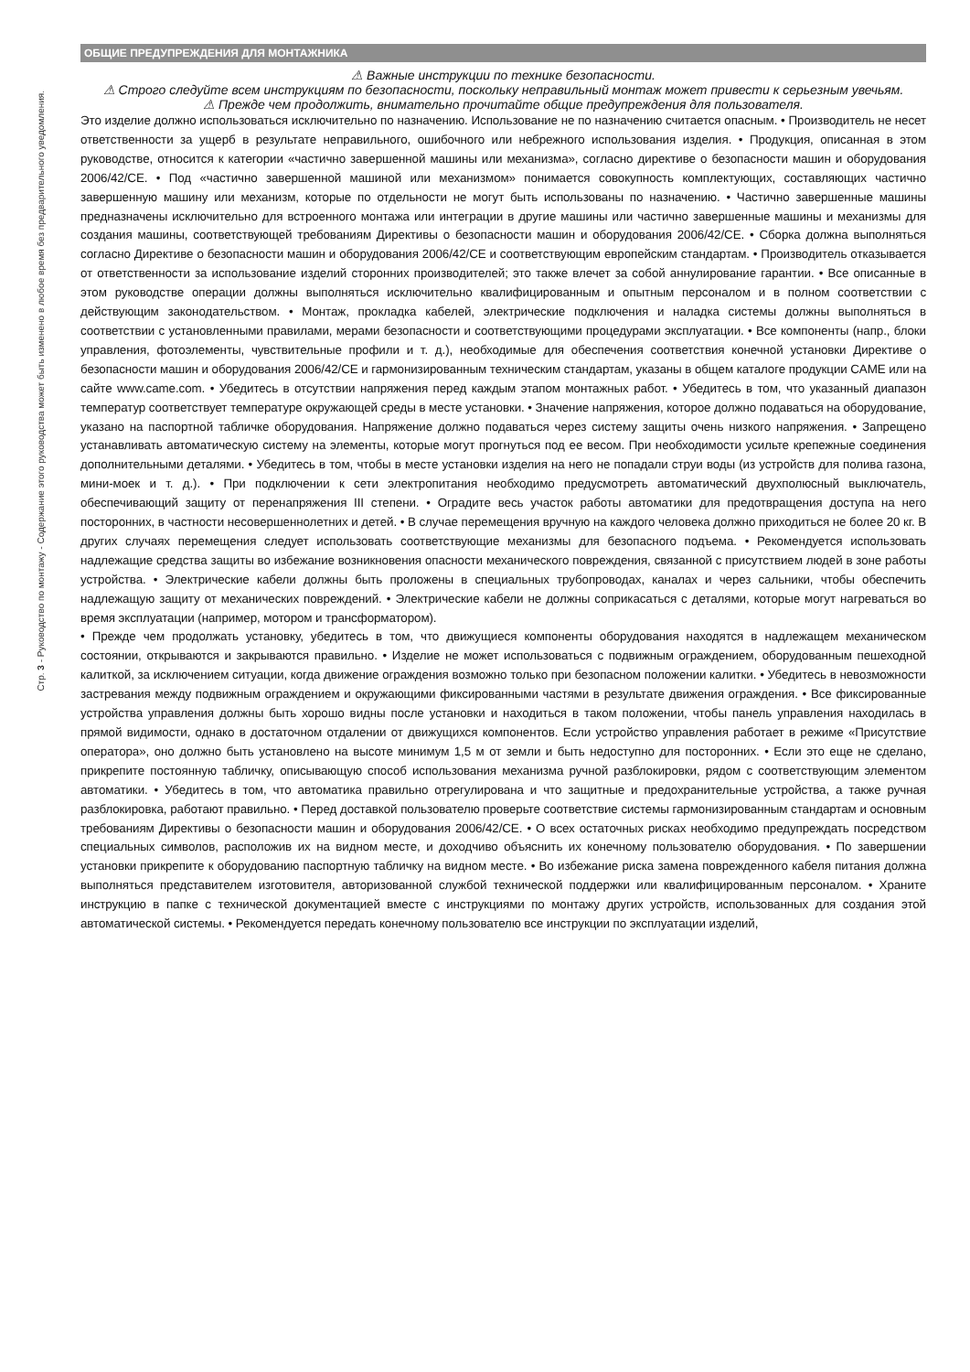Стр. 3 - Руководство по монтажу - Содержание этого руководства может быть изменено в любое время без предварительного уведомления.
ОБЩИЕ ПРЕДУПРЕЖДЕНИЯ ДЛЯ МОНТАЖНИКА
⚠ Важные инструкции по технике безопасности.
⚠ Строго следуйте всем инструкциям по безопасности, поскольку неправильный монтаж может привести к серьезным увечьям.
⚠ Прежде чем продолжить, внимательно прочитайте общие предупреждения для пользователя.
Это изделие должно использоваться исключительно по назначению. Использование не по назначению считается опасным. • Производитель не несет ответственности за ущерб в результате неправильного, ошибочного или небрежного использования изделия. • Продукция, описанная в этом руководстве, относится к категории «частично завершенной машины или механизма», согласно директиве о безопасности машин и оборудования 2006/42/CE. • Под «частично завершенной машиной или механизмом» понимается совокупность комплектующих, составляющих частично завершенную машину или механизм, которые по отдельности не могут быть использованы по назначению. • Частично завершенные машины предназначены исключительно для встроенного монтажа или интеграции в другие машины или частично завершенные машины и механизмы для создания машины, соответствующей требованиям Директивы о безопасности машин и оборудования 2006/42/CE. • Сборка должна выполняться согласно Директиве о безопасности машин и оборудования 2006/42/CE и соответствующим европейским стандартам. • Производитель отказывается от ответственности за использование изделий сторонних производителей; это также влечет за собой аннулирование гарантии. • Все описанные в этом руководстве операции должны выполняться исключительно квалифицированным и опытным персоналом и в полном соответствии с действующим законодательством. • Монтаж, прокладка кабелей, электрические подключения и наладка системы должны выполняться в соответствии с установленными правилами, мерами безопасности и соответствующими процедурами эксплуатации. • Все компоненты (напр., блоки управления, фотоэлементы, чувствительные профили и т. д.), необходимые для обеспечения соответствия конечной установки Директиве о безопасности машин и оборудования 2006/42/CE и гармонизированным техническим стандартам, указаны в общем каталоге продукции CAME или на сайте www.came.com. • Убедитесь в отсутствии напряжения перед каждым этапом монтажных работ. • Убедитесь в том, что указанный диапазон температур соответствует температуре окружающей среды в месте установки. • Значение напряжения, которое должно подаваться на оборудование, указано на паспортной табличке оборудования. Напряжение должно подаваться через систему защиты очень низкого напряжения. • Запрещено устанавливать автоматическую систему на элементы, которые могут прогнуться под ее весом. При необходимости усильте крепежные соединения дополнительными деталями. • Убедитесь в том, чтобы в месте установки изделия на него не попадали струи воды (из устройств для полива газона, мини-моек и т. д.). • При подключении к сети электропитания необходимо предусмотреть автоматический двухполюсный выключатель, обеспечивающий защиту от перенапряжения III степени. • Оградите весь участок работы автоматики для предотвращения доступа на него посторонних, в частности несовершеннолетних и детей. • В случае перемещения вручную на каждого человека должно приходиться не более 20 кг. В других случаях перемещения следует использовать соответствующие механизмы для безопасного подъема. • Рекомендуется использовать надлежащие средства защиты во избежание возникновения опасности механического повреждения, связанной с присутствием людей в зоне работы устройства. • Электрические кабели должны быть проложены в специальных трубопроводах, каналах и через сальники, чтобы обеспечить надлежащую защиту от механических повреждений. • Электрические кабели не должны соприкасаться с деталями, которые могут нагреваться во время эксплуатации (например, мотором и трансформатором).
• Прежде чем продолжать установку, убедитесь в том, что движущиеся компоненты оборудования находятся в надлежащем механическом состоянии, открываются и закрываются правильно. • Изделие не может использоваться с подвижным ограждением, оборудованным пешеходной калиткой, за исключением ситуации, когда движение ограждения возможно только при безопасном положении калитки. • Убедитесь в невозможности застревания между подвижным ограждением и окружающими фиксированными частями в результате движения ограждения. • Все фиксированные устройства управления должны быть хорошо видны после установки и находиться в таком положении, чтобы панель управления находилась в прямой видимости, однако в достаточном отдалении от движущихся компонентов. Если устройство управления работает в режиме «Присутствие оператора», оно должно быть установлено на высоте минимум 1,5 м от земли и быть недоступно для посторонних. • Если это еще не сделано, прикрепите постоянную табличку, описывающую способ использования механизма ручной разблокировки, рядом с соответствующим элементом автоматики. • Убедитесь в том, что автоматика правильно отрегулирована и что защитные и предохранительные устройства, а также ручная разблокировка, работают правильно. • Перед доставкой пользователю проверьте соответствие системы гармонизированным стандартам и основным требованиям Директивы о безопасности машин и оборудования 2006/42/CE. • О всех остаточных рисках необходимо предупреждать посредством специальных символов, расположив их на видном месте, и доходчиво объяснить их конечному пользователю оборудования. • По завершении установки прикрепите к оборудованию паспортную табличку на видном месте. • Во избежание риска замена поврежденного кабеля питания должна выполняться представителем изготовителя, авторизованной службой технической поддержки или квалифицированным персоналом. • Храните инструкцию в папке с технической документацией вместе с инструкциями по монтажу других устройств, использованных для создания этой автоматической системы. • Рекомендуется передать конечному пользователю все инструкции по эксплуатации изделий,